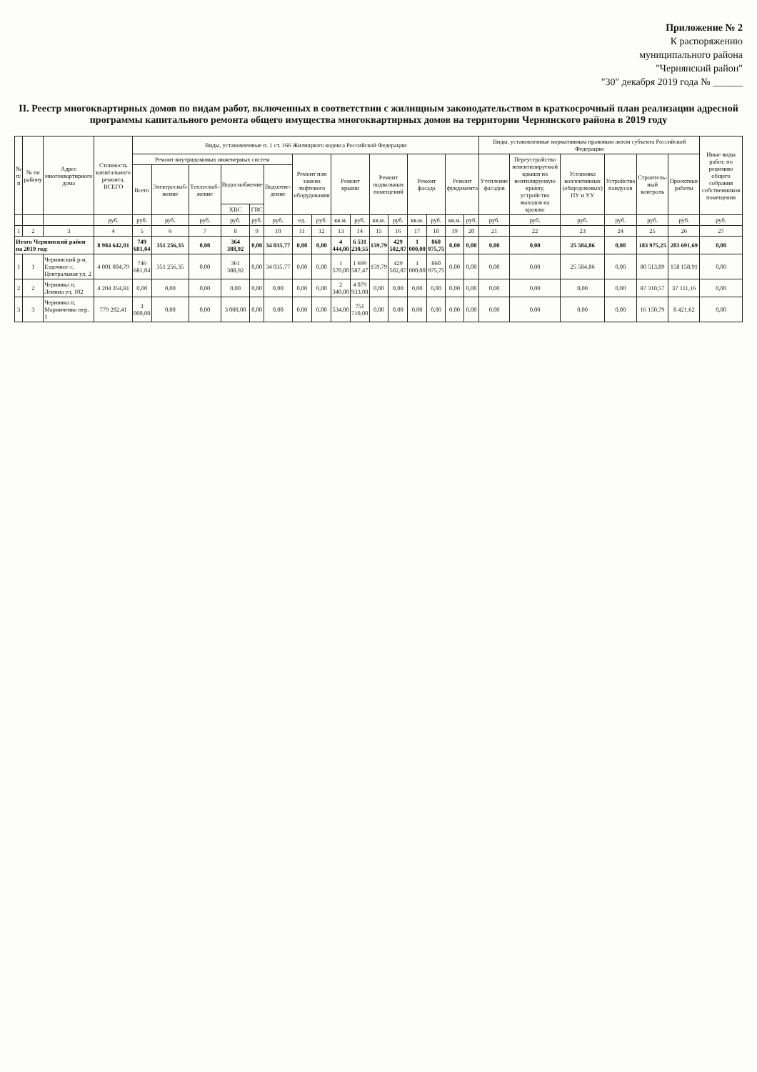Приложение № 2
К распоряжению
муниципального района
"Чернянский район"
"30" декабря 2019 года № ______
II. Реестр многоквартирных домов по видам работ, включенных в соответствии с жилищным законодательством в краткосрочный план реализации адресной программы капитального ремонта общего имущества многоквартирных домов на территории Чернянского района в 2019 году
| № п/п | № по району | Адрес многоквартирного дома | Стоимость капитального ремонта, ВСЕГО | Виды, установленные п. 1 ст. 166 Жилищного кодекса Российской Федерации | | | | | | | | | | | | | | | | Виды, установленные нормативным правовым актом субъекта Российской Федерации | | | | | | Иные виды работ, по решению общего собрания собственников помещения |
| --- | --- | --- | --- | --- | --- | --- | --- | --- | --- | --- | --- | --- | --- | --- | --- | --- | --- | --- | --- | --- | --- | --- | --- | --- | --- | --- |
| | | | | Ремонт внутридомовых инженерных систем | | | | | | Ремонт или замена лифтового оборудования | | Ремонт крыши | | Ремонт подвальных помещений | | Ремонт фасада | | Ремонт фундамента | | Утепление фасадов | Переустройство невентилируемой крыши на вентилируемую крышу, устройство выходов на кровлю | Установка коллективных (общедомовых) ПУ и УУ | Устройство пандусов | Строитель-ный контроль | Проектные работы | |
| | | | | Всего | Электроснаб-жение | Теплоснаб-жение | Водоснабжение | | Водоотве-дение | | | | | | | | | | | | | | | | | |
| | | | | | | | ХВС | ГВС | | | | | | | | | | | | | | | | | | |
| | | | руб. | руб. | руб. | руб. | руб. | руб. | руб. | ед. | руб. | кв.м. | руб. | кв.м. | руб. | кв.м. | руб. | кв.м. | руб. | руб. | руб. | руб. | руб. | руб. | руб. | руб. |
| 1 | 2 | 3 | 4 | 5 | 6 | 7 | 8 | 9 | 10 | 11 | 12 | 13 | 14 | 15 | 16 | 17 | 18 | 19 | 20 | 21 | 22 | 23 | 24 | 25 | 26 | 27 |
| Итого Чернянский район на 2019 год: | | | 8 984 642,01 | 749 681,04 | 351 256,35 | 0,00 | 364 388,92 | 0,00 | 34 035,77 | 0,00 | 0,00 | 4 444,00 | 6 531 230,55 | 159,79 | 429 502,87 | 1 000,00 | 860 975,75 | 0,00 | 0,00 | 0,00 | 0,00 | 25 584,86 | 0,00 | 183 975,25 | 203 691,69 | 0,00 |
| 1 | 1 | Чернянский р-н, Ездочное с, Центральная ул, 2 | 4 001 004,79 | 746 681,04 | 351 256,35 | 0,00 | 361 388,92 | 0,00 | 34 035,77 | 0,00 | 0,00 | 1 570,00 | 1 699 587,47 | 159,79 | 429 502,87 | 1 000,00 | 860 975,75 | 0,00 | 0,00 | 0,00 | 0,00 | 25 584,86 | 0,00 | 80 513,89 | 158 158,91 | 0,00 |
| 2 | 2 | Чернянка п, Ленина ул, 102 | 4 204 354,81 | 0,00 | 0,00 | 0,00 | 0,00 | 0,00 | 0,00 | 0,00 | 0,00 | 2 340,00 | 4 079 933,08 | 0,00 | 0,00 | 0,00 | 0,00 | 0,00 | 0,00 | 0,00 | 0,00 | 0,00 | 0,00 | 87 310,57 | 37 111,16 | 0,00 |
| 3 | 3 | Чернянка п, Маринченко пер, 1 | 779 282,41 | 3 000,00 | 0,00 | 0,00 | 3 000,00 | 0,00 | 0,00 | 0,00 | 0,00 | 534,00 | 751 710,00 | 0,00 | 0,00 | 0,00 | 0,00 | 0,00 | 0,00 | 0,00 | 0,00 | 0,00 | 0,00 | 16 150,79 | 8 421,62 | 0,00 |